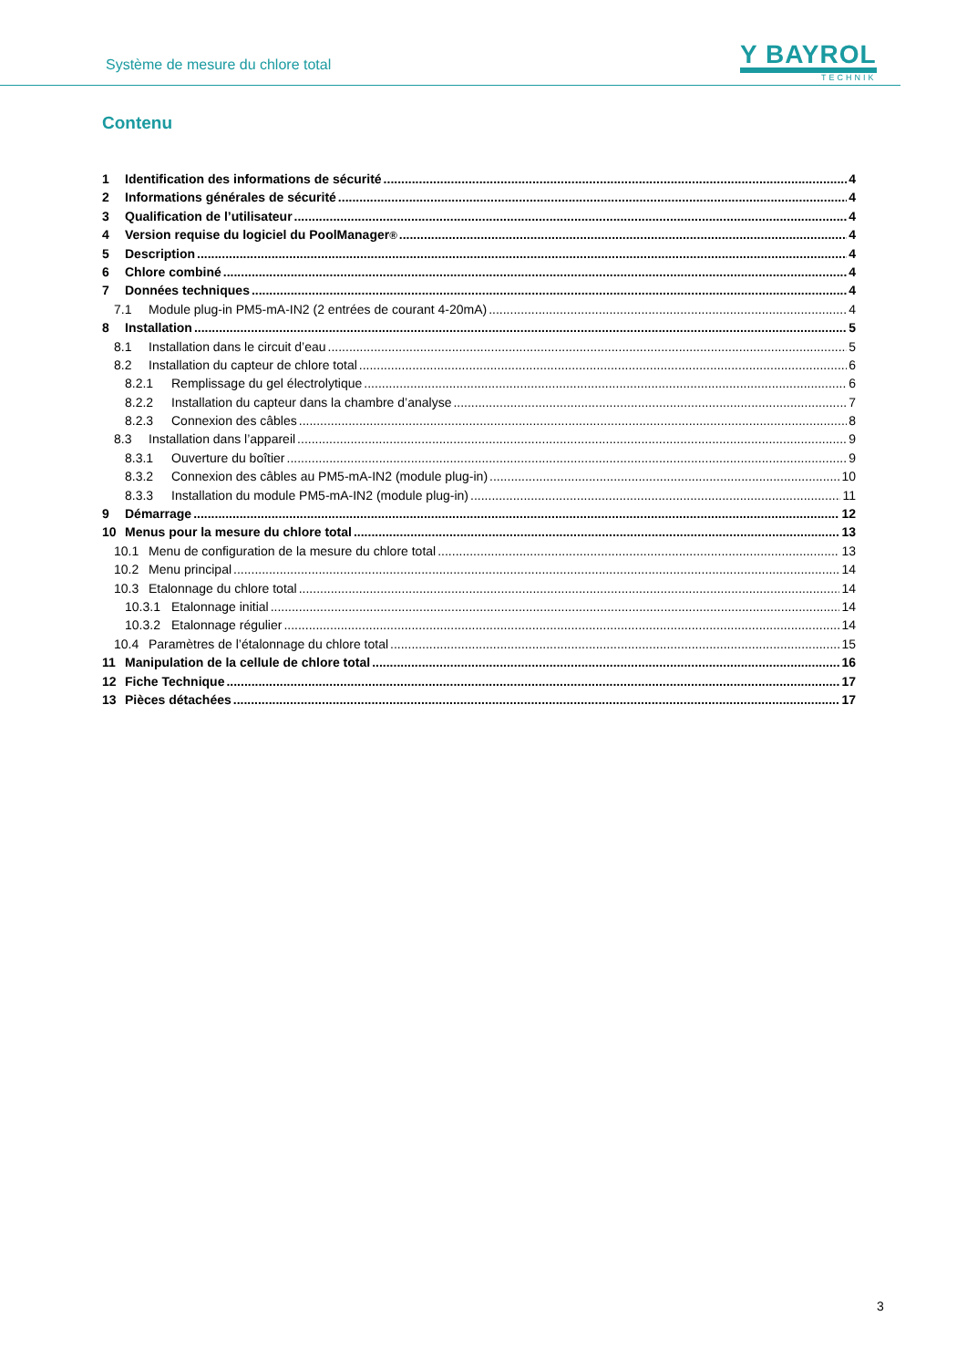Système de mesure du chlore total
Y BAYROL
TECHNIK
Contenu
1 Identification des informations de sécurité 4
2 Informations générales de sécurité 4
3 Qualification de l’utilisateur 4
4 Version requise du logiciel du PoolManager<sup>®</sup> 4
5 Description 4
6 Chlore combiné 4
7 Données techniques 4
7.1 Module plug-in PM5-mA-IN2 (2 entrées de courant 4-20mA) 4
8 Installation 5
8.1 Installation dans le circuit d’eau 5
8.2 Installation du capteur de chlore total 6
8.2.1 Remplissage du gel électrolytique 6
8.2.2 Installation du capteur dans la chambre d’analyse 7
8.2.3 Connexion des câbles 8
8.3 Installation dans l’appareil 9
8.3.1 Ouverture du boîtier 9
8.3.2 Connexion des câbles au PM5-mA-IN2 (module plug-in) 10
8.3.3 Installation du module PM5-mA-IN2 (module plug-in) 11
9 Démarrage 12
10 Menus pour la mesure du chlore total 13
10.1 Menu de configuration de la mesure du chlore total 13
10.2 Menu principal 14
10.3 Etalonnage du chlore total 14
10.3.1 Etalonnage initial 14
10.3.2 Etalonnage régulier 14
10.4 Paramètres de l’étalonnage du chlore total 15
11 Manipulation de la cellule de chlore total 16
12 Fiche Technique 17
13 Pièces détachées 17
3